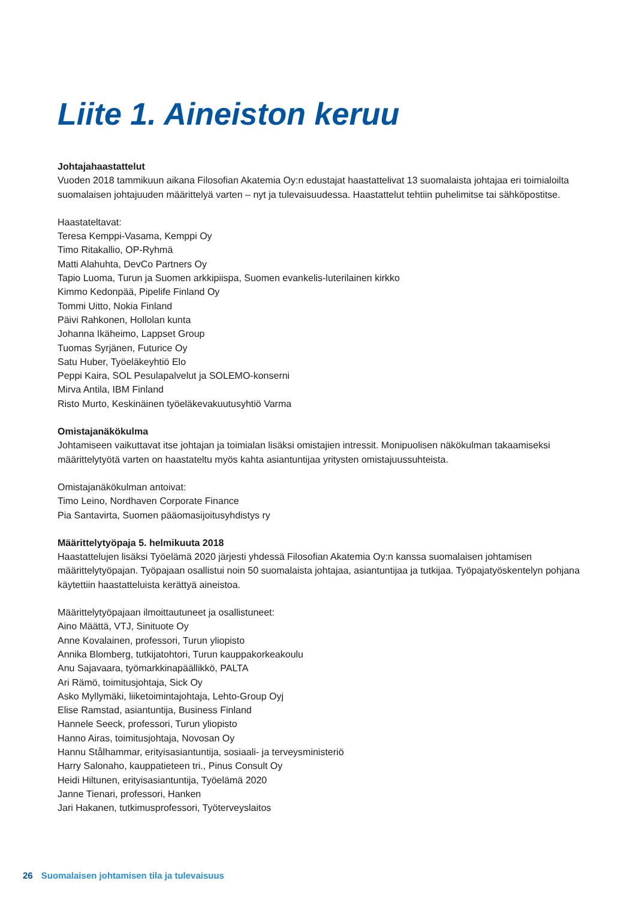Liite 1. Aineiston keruu
Johtajahaastattelut
Vuoden 2018 tammikuun aikana Filosofian Akatemia Oy:n edustajat haastattelivat 13 suomalaista johtajaa eri toimialoilta suomalaisen johtajuuden määrittelyä varten – nyt ja tulevaisuudessa. Haastattelut tehtiin puhelimitse tai sähköpostitse.
Haastateltavat:
Teresa Kemppi-Vasama, Kemppi Oy
Timo Ritakallio, OP-Ryhmä
Matti Alahuhta, DevCo Partners Oy
Tapio Luoma, Turun ja Suomen arkkipiispa, Suomen evankelis-luterilainen kirkko
Kimmo Kedonpää, Pipelife Finland Oy
Tommi Uitto, Nokia Finland
Päivi Rahkonen, Hollolan kunta
Johanna Ikäheimo, Lappset Group
Tuomas Syrjänen, Futurice Oy
Satu Huber, Työeläkeyhtiö Elo
Peppi Kaira, SOL Pesulapalvelut ja SOLEMO-konserni
Mirva Antila, IBM Finland
Risto Murto, Keskinäinen työeläkevakuutusyhtiö Varma
Omistajanäkökulma
Johtamiseen vaikuttavat itse johtajan ja toimialan lisäksi omistajien intressit. Monipuolisen näkökulman takaamiseksi määrittelytyötä varten on haastateltu myös kahta asiantuntijaa yritysten omistajuussuhteista.
Omistajanäkökulman antoivat:
Timo Leino, Nordhaven Corporate Finance
Pia Santavirta, Suomen pääomasijoitusyhdistys ry
Määrittelytyöpaja 5. helmikuuta 2018
Haastattelujen lisäksi Työelämä 2020 järjesti yhdessä Filosofian Akatemia Oy:n kanssa suomalaisen johtamisen määrittelytyöpajan. Työpajaan osallistui noin 50 suomalaista johtajaa, asiantuntijaa ja tutkijaa. Työpajatyöskentelyn pohjana käytettiin haastatteluista kerättyä aineistoa.
Määrittelytyöpajaan ilmoittautuneet ja osallistuneet:
Aino Määttä, VTJ, Sinituote Oy
Anne Kovalainen, professori, Turun yliopisto
Annika Blomberg, tutkijatohtori, Turun kauppakorkeakoulu
Anu Sajavaara, työmarkkinapäällikkö, PALTA
Ari Rämö, toimitusjohtaja, Sick Oy
Asko Myllymäki, liiketoimintajohtaja, Lehto-Group Oyj
Elise Ramstad, asiantuntija, Business Finland
Hannele Seeck, professori, Turun yliopisto
Hanno Airas, toimitusjohtaja, Novosan Oy
Hannu Stålhammar, erityisasiantuntija, sosiaali- ja terveysministeriö
Harry Salonaho, kauppatieteen tri., Pinus Consult Oy
Heidi Hiltunen, erityisasiantuntija, Työelämä 2020
Janne Tienari, professori, Hanken
Jari Hakanen, tutkimusprofessori, Työterveyslaitos
26 Suomalaisen johtamisen tila ja tulevaisuus